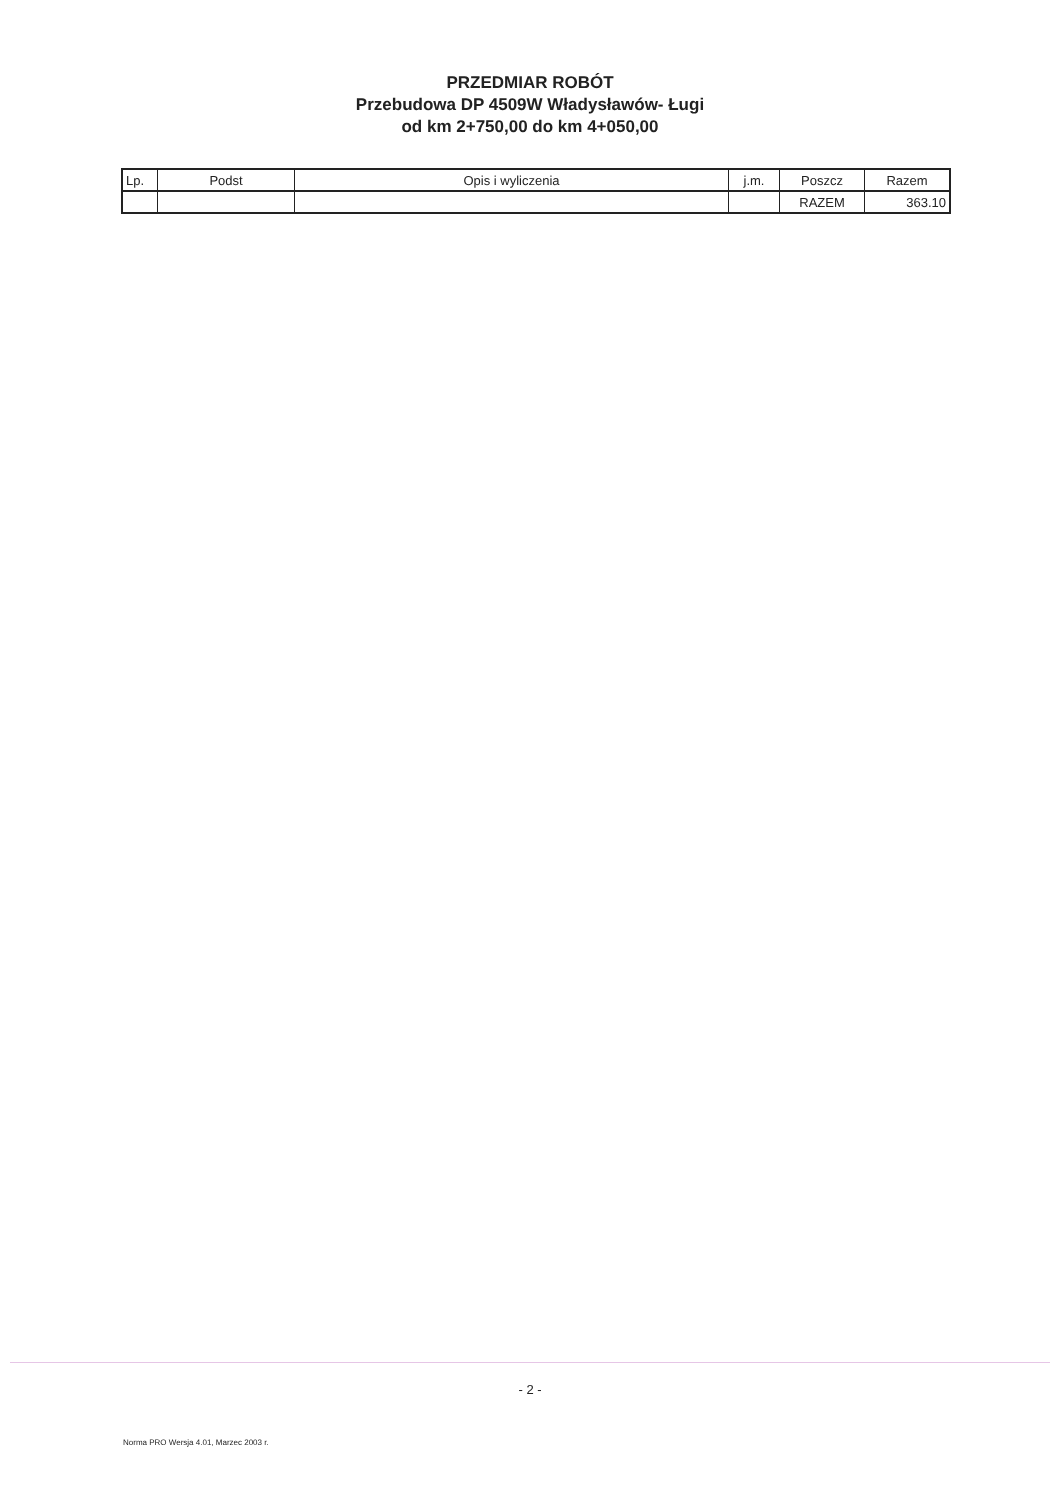PRZEDMIAR ROBÓT
Przebudowa DP 4509W Władysławów- Ługi
od km 2+750,00 do km 4+050,00
| Lp. | Podst | Opis i wyliczenia | j.m. | Poszcz | Razem |
| --- | --- | --- | --- | --- | --- |
| | | | | RAZEM | 363.10 |
- 2 -
Norma PRO Wersja 4.01, Marzec 2003 r.